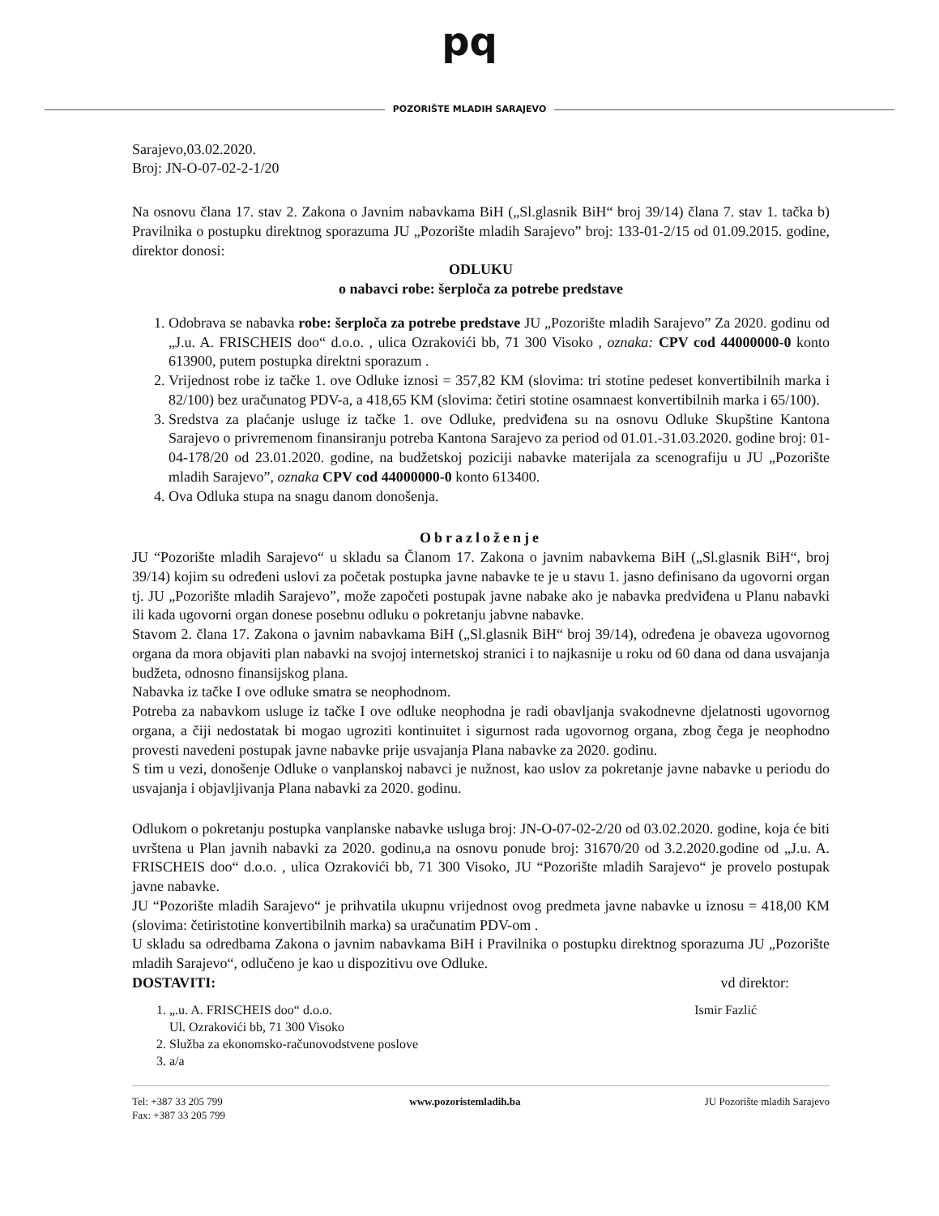pq
POZORIŠTE MLADIH SARAJEVO
Sarajevo,03.02.2020.
Broj: JN-O-07-02-2-1/20
Na osnovu člana 17. stav 2. Zakona o Javnim nabavkama BiH („Sl.glasnik BiH“ broj 39/14) člana 7. stav 1. tačka b) Pravilnika o postupku direktnog sporazuma JU „Pozorište mladih Sarajevo” broj: 133-01-2/15 od 01.09.2015. godine, direktor donosi:
ODLUKU
o nabavci robe: šerploča za potrebe predstave
1. Odobrava se nabavka robe: šerploča za potrebe predstave JU „Pozorište mladih Sarajevo” Za 2020. godinu od „J.u. A. FRISCHEIS doo“ d.o.o. , ulica Ozrakovići bb, 71 300 Visoko , oznaka: CPV cod 44000000-0 konto 613900, putem postupka direktni sporazum .
2. Vrijednost robe iz tačke 1. ove Odluke iznosi = 357,82 KM (slovima: tri stotine pedeset konvertibilnih marka i 82/100) bez uračunatog PDV-a, a 418,65 KM (slovima: četiri stotine osamnaest konvertibilnih marka i 65/100).
3. Sredstva za plaćanje usluge iz tačke 1. ove Odluke, predviđena su na osnovu Odluke Skupštine Kantona Sarajevo o privremenom finansiranju potreba Kantona Sarajevo za period od 01.01.-31.03.2020. godine broj: 01-04-178/20 od 23.01.2020. godine, na budžetskoj poziciji nabavke materijala za scenografiju u JU „Pozorište mladih Sarajevo”, oznaka CPV cod 44000000-0 konto 613400.
4. Ova Odluka stupa na snagu danom donošenja.
Obrazloženje
JU “Pozorište mladih Sarajevo“ u skladu sa Članom 17. Zakona o javnim nabavkema BiH („Sl.glasnik BiH“, broj 39/14) kojim su određeni uslovi za početak postupka javne nabavke te je u stavu 1. jasno definisano da ugovorni organ tj. JU „Pozorište mladih Sarajevo”, može započeti postupak javne nabake ako je nabavka predviđena u Planu nabavki ili kada ugovorni organ donese posebnu odluku o pokretanju jabvne nabavke.
Stavom 2. člana 17. Zakona o javnim nabavkama BiH („Sl.glasnik BiH“ broj 39/14), određena je obaveza ugovornog organa da mora objaviti plan nabavki na svojoj internetskoj stranici i to najkasnije u roku od 60 dana od dana usvajanja budžeta, odnosno finansijskog plana.
Nabavka iz tačke I ove odluke smatra se neophodnom.
Potreba za nabavkom usluge iz tačke I ove odluke neophodna je radi obavljanja svakodnevne djelatnosti ugovornog organa, a čiji nedostatak bi mogao ugroziti kontinuitet i sigurnost rada ugovornog organa, zbog čega je neophodno provesti navedeni postupak javne nabavke prije usvajanja Plana nabavke za 2020. godinu.
S tim u vezi, donošenje Odluke o vanplanskoj nabavci je nužnost, kao uslov za pokretanje javne nabavke u periodu do usvajanja i objavljivanja Plana nabavki za 2020. godinu.
Odlukom o pokretanju postupka vanplanske nabavke usluga broj: JN-O-07-02-2/20 od 03.02.2020. godine, koja će biti uvrštena u Plan javnih nabavki za 2020. godinu,a na osnovu ponude broj: 31670/20 od 3.2.2020.godine od „J.u. A. FRISCHEIS doo“ d.o.o. , ulica Ozrakovići bb, 71 300 Visoko, JU “Pozorište mladih Sarajevo“ je provelo postupak javne nabavke.
JU “Pozorište mladih Sarajevo“ je prihvatila ukupnu vrijednost ovog predmeta javne nabavke u iznosu = 418,00 KM (slovima: četiristotine konvertibilnih marka) sa uračunatim PDV-om .
U skladu sa odredbama Zakona o javnim nabavkama BiH i Pravilnika o postupku direktnog sporazuma JU „Pozorište mladih Sarajevo“, odlučeno je kao u dispozitivu ove Odluke.
DOSTAVITI: vd direktor:
1. „.u. A. FRISCHEIS doo“ d.o.o.
Ul. Ozrakovići bb, 71 300 Visoko
2. Služba za ekonomsko-računovodstvene poslove
3. a/a
Ismir Fazlić
Tel: +387 33 205 799
Fax: +387 33 205 799
www.pozoristemladih.ba JU Pozorište mladih Sarajevo